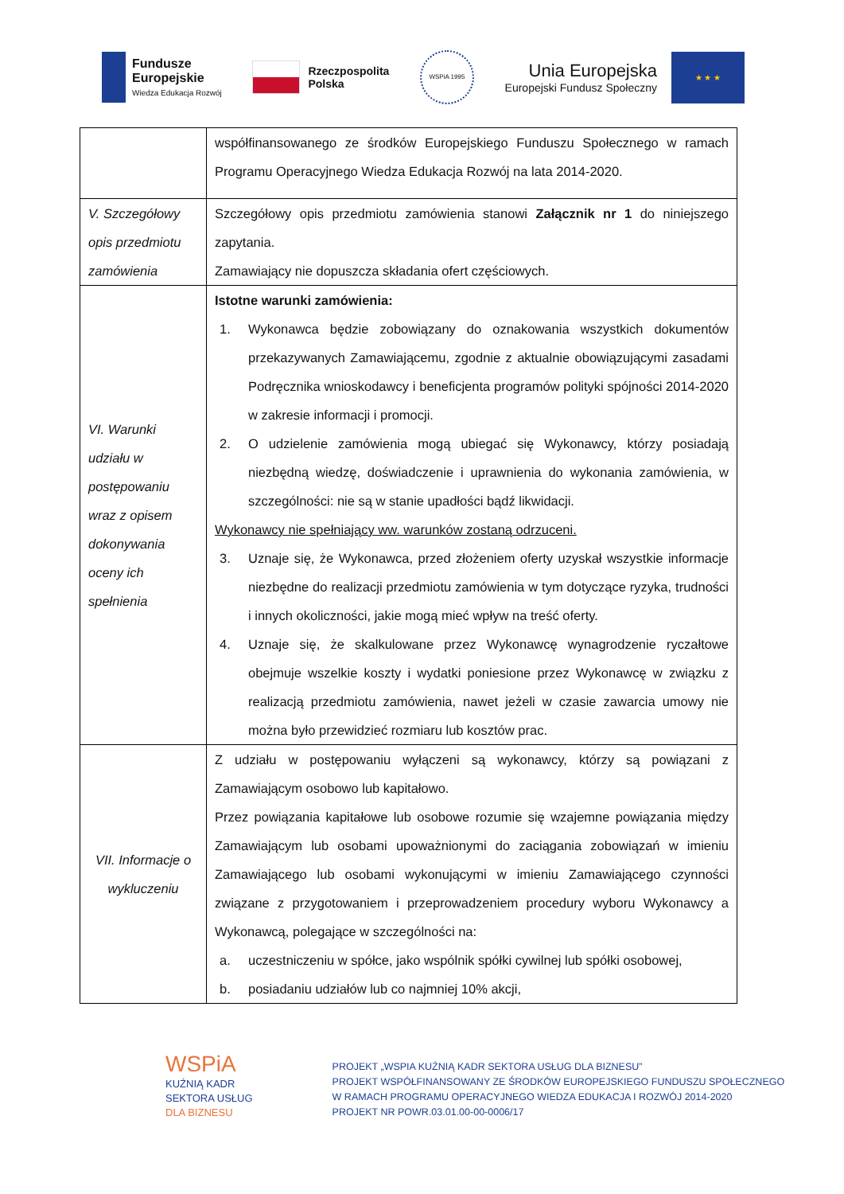Fundusze
Europejskie
Wiedza Edukacja Rozwój
Rzeczpospolita
Polska
WSPiA 1995
Unia Europejska
Europejski Fundusz Społeczny
★ ★ ★
| | współfinansowanego ze środków Europejskiego Funduszu Społecznego w ramach Programu Operacyjnego Wiedza Edukacja Rozwój na lata 2014-2020. |
| V. Szczegółowy opis przedmiotu zamówienia | Szczegółowy opis przedmiotu zamówienia stanowi Załącznik nr 1 do niniejszego zapytania. Zamawiający nie dopuszcza składania ofert częściowych. |
| VI. Warunki udziału w postępowaniu wraz z opisem dokonywania oceny ich spełnienia | Istotne warunki zamówienia: 1. Wykonawca będzie zobowiązany do oznakowania wszystkich dokumentów przekazywanych Zamawiającemu, zgodnie z aktualnie obowiązującymi zasadami Podręcznika wnioskodawcy i beneficjenta programów polityki spójności 2014-2020 w zakresie informacji i promocji. 2. O udzielenie zamówienia mogą ubiegać się Wykonawcy, którzy posiadają niezbędną wiedzę, doświadczenie i uprawnienia do wykonania zamówienia, w szczególności: nie są w stanie upadłości bądź likwidacji. Wykonawcy nie spełniający ww. warunków zostaną odrzuceni. 3. Uznaje się, że Wykonawca, przed złożeniem oferty uzyskał wszystkie informacje niezbędne do realizacji przedmiotu zamówienia w tym dotyczące ryzyka, trudności i innych okoliczności, jakie mogą mieć wpływ na treść oferty. 4. Uznaje się, że skalkulowane przez Wykonawcę wynagrodzenie ryczałtowe obejmuje wszelkie koszty i wydatki poniesione przez Wykonawcę w związku z realizacją przedmiotu zamówienia, nawet jeżeli w czasie zawarcia umowy nie można było przewidzieć rozmiaru lub kosztów prac. |
| VII. Informacje o wykluczeniu | Z udziału w postępowaniu wyłączeni są wykonawcy, którzy są powiązani z Zamawiającym osobowo lub kapitałowo. Przez powiązania kapitałowe lub osobowe rozumie się wzajemne powiązania między Zamawiającym lub osobami upoważnionymi do zaciągania zobowiązań w imieniu Zamawiającego lub osobami wykonującymi w imieniu Zamawiającego czynności związane z przygotowaniem i przeprowadzeniem procedury wyboru Wykonawcy a Wykonawcą, polegające w szczególności na: a. uczestniczeniu w spółce, jako wspólnik spółki cywilnej lub spółki osobowej, b. posiadaniu udziałów lub co najmniej 10% akcji, |
WSPiA
KUŹNIĄ KADR
SEKTORA USŁUG
DLA BIZNESU
PROJEKT „WSPIA KUŹNIĄ KADR SEKTORA USŁUG DLA BIZNESU”
PROJEKT WSPÓŁFINANSOWANY ZE ŚRODKÓW EUROPEJSKIEGO FUNDUSZU SPOŁECZNEGO
W RAMACH PROGRAMU OPERACYJNEGO WIEDZA EDUKACJA I ROZWÓJ 2014-2020
PROJEKT NR POWR.03.01.00-00-0006/17